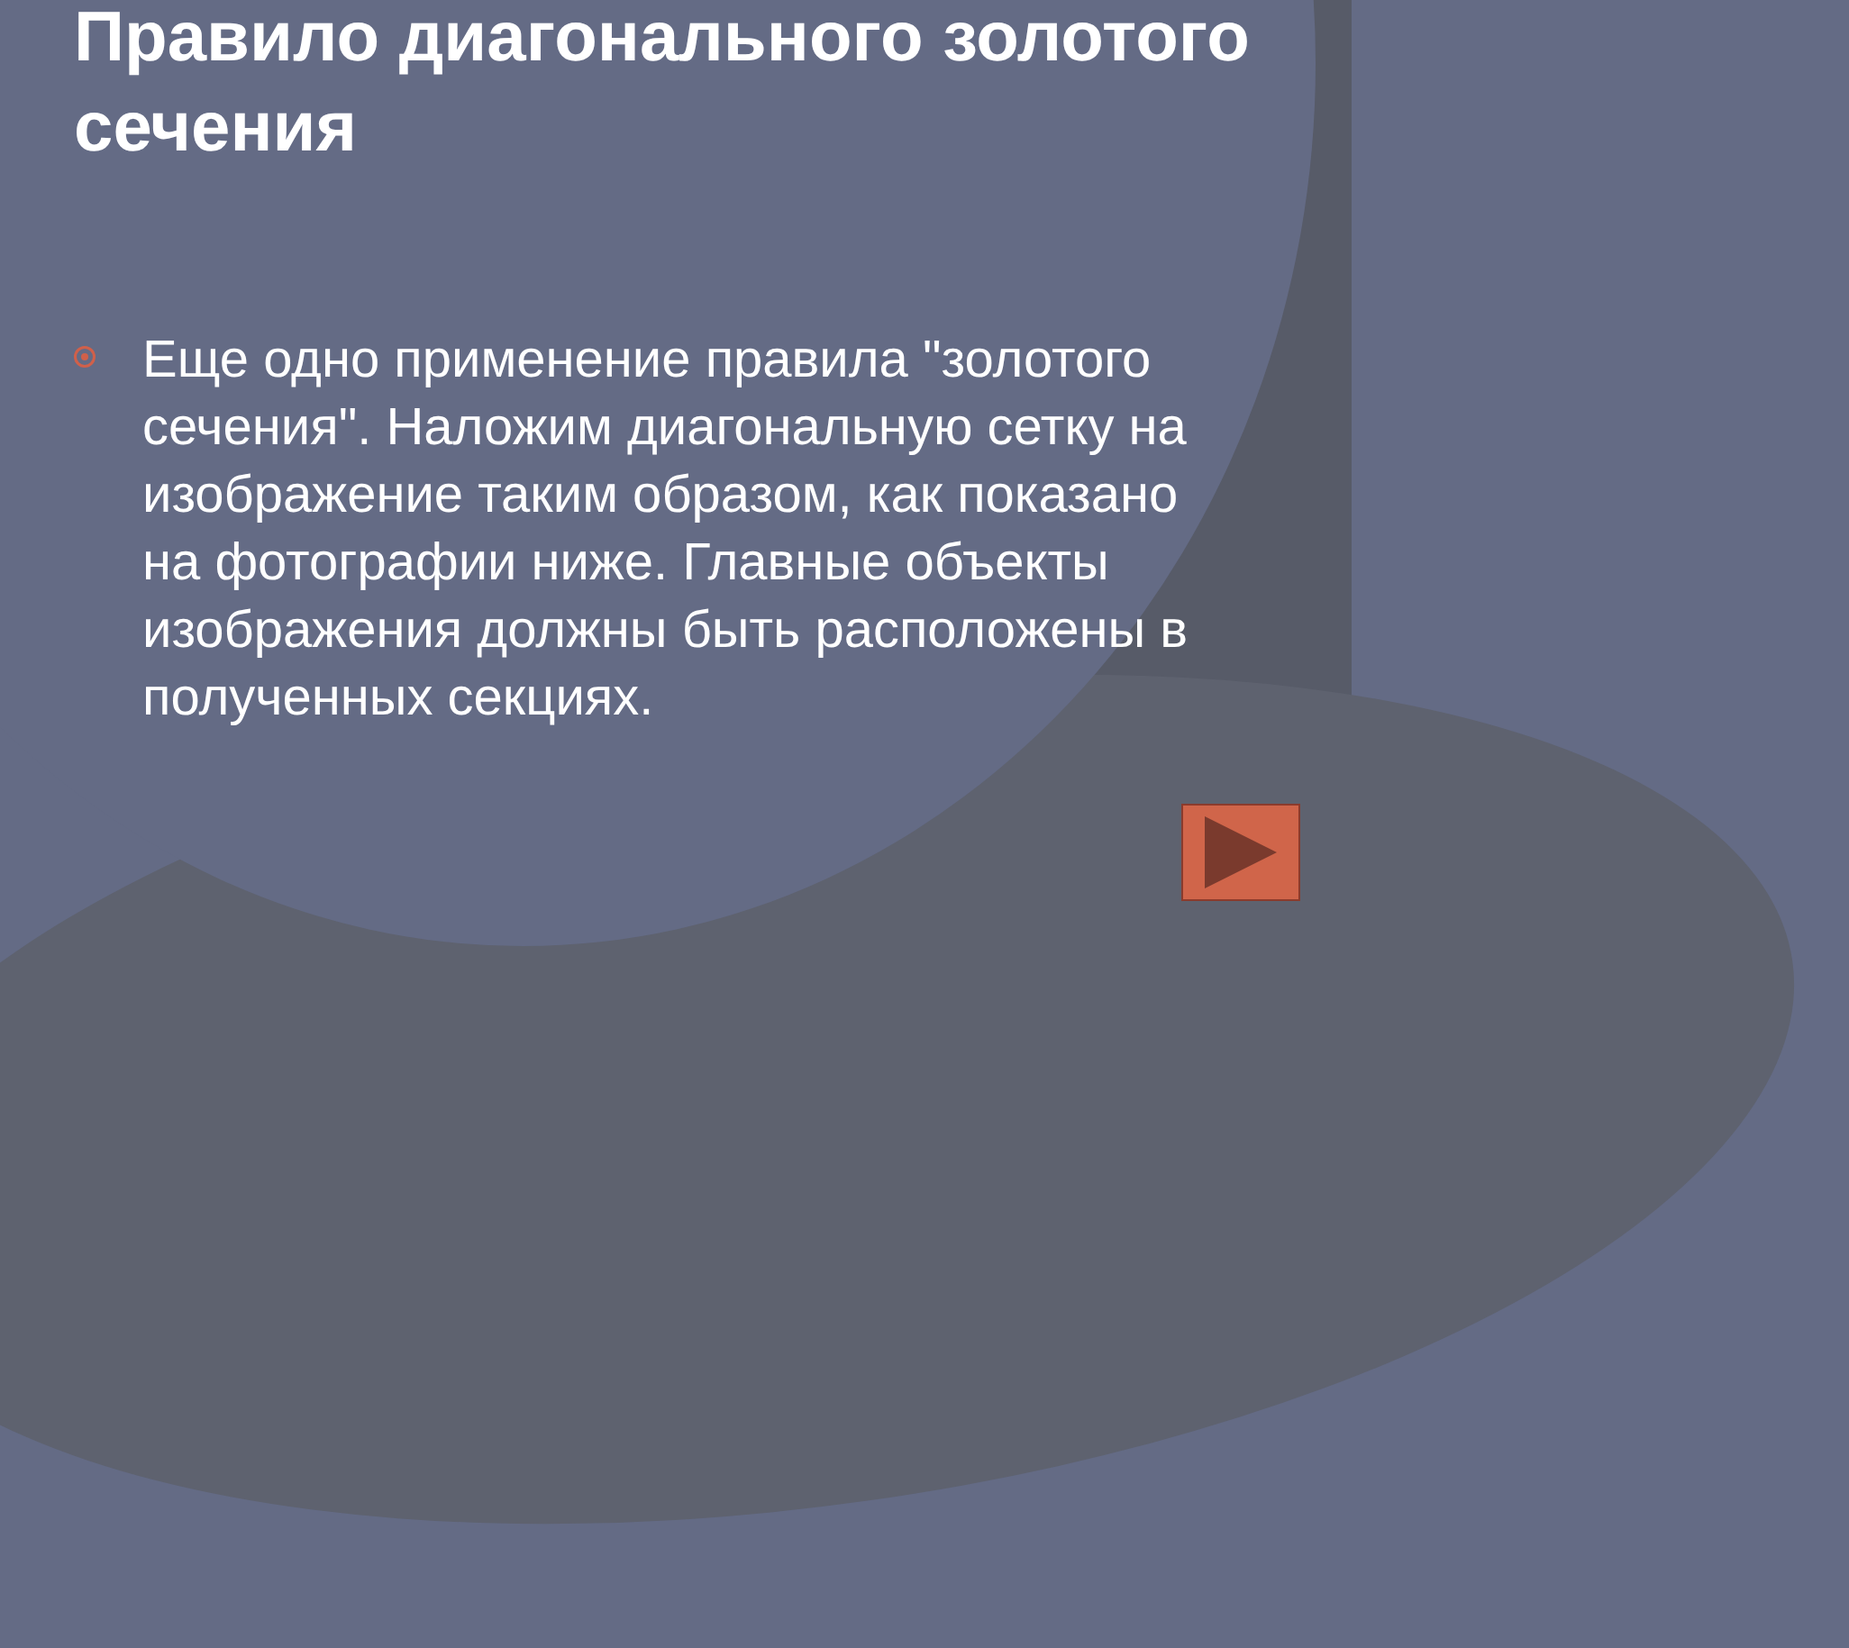Правило диагонального золотого сечения
Еще одно применение правила "золотого сечения". Наложим диагональную сетку на изображение таким образом, как показано на фотографии ниже. Главные объекты изображения должны быть расположены в полученных секциях.